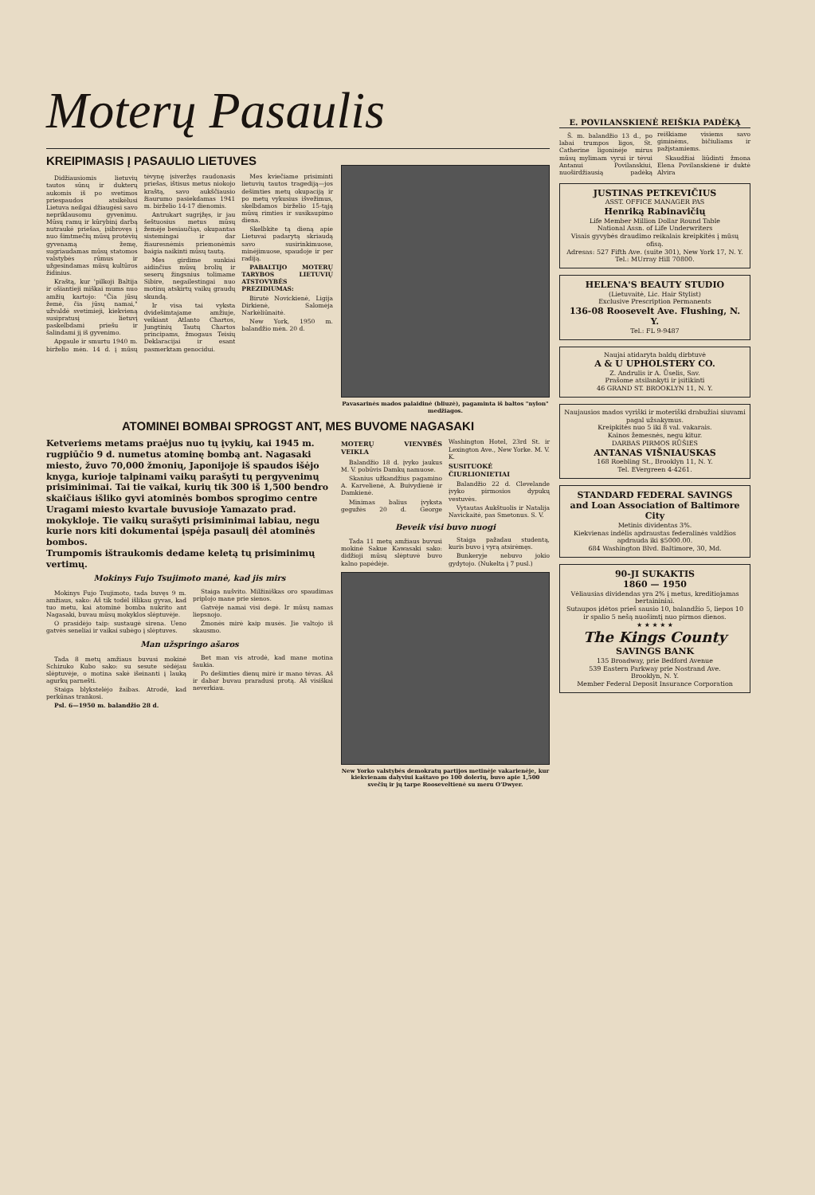Moterų Pasaulis
KREIPIMASIS Į PASAULIO LIETUVES
Didžiausiomis lietuvių tautos sūnų ir dukterų aukomis iš po svetimos priespaudos atsikėlusi Lietuva neilgai džiaugėsi savo nepriklausomu gyvenimu. Mūsų ramų ir kūrybinį darbą nutraukė priešas, įsibrovęs į nuo šimtmečių mūsų protėvių gyvenamą žemę, sugriaudamas mūsų statomos valstybės rūmus ir užgesindamas mūsų kultūros židinius.
Kraštą, kur 'pilkoji Baltija ir ošiantieji miškai mums nuo amžių kartojo: "Čia jūsų žemė, čia jūsų namai," užvaldė svetimieji, kiekvieną susipratusį lietuvį paskelbdami priešu ir šalindami jį iš gyvenimo.
Apgaule ir smurtu 1940 m. birželio mėn. 14 d. į mūsų tėvynę įsiveržęs raudonasis priešas, ištisus metus niokojo kraštą, savo aukščiausio žiaurumo pasiekdamas 1941 m. birželio 14-17 dienomis.
Antrukart sugrįžęs, ir jau šeštuosius metus mūsų žemėje besiaučiąs, okupantas sistemingai ir dar žiauresnėmis priemonėmis baigia naikinti mūsų tautą.
Mes girdime sunkiai aidinčius mūsų brolių ir seserų žingsnius tolimame Sibire, negailestingai nuo motinų atskirtų vaikų graudų skundą.
Ir visa tai vyksta dvidešimtajame amžiuje, veikiant Atlanto Chartos, Jungtinių Tautų Chartos principams, žmogaus Teisių Deklaracijai ir esant pasmerktam genocidui.
Mes kviečiame prisiminti lietuvių tautos tragediją—jos dešimties metų okupaciją ir po metų vykusius išvežimus, skelbdamos birželio 15-tąją mūsų rimties ir susikaupimo diena.
Skelbkite tą dieną apie Lietuvai padarytą skriaudą savo susirinkimuose, minėjimuose, spaudoje ir per radiją.
PABALTIJO MOTERŲ TARYBOS LIETUVIŲ ATSTOVYBĖS PREZIDIUMAS:
Birutė Novickienė, Ligija Dirkienė, Salomėja Narkėliūnaitė.
New York, 1950 m. balandžio mėn. 20 d.
Pavasarinės mados palaidinė (bliuzė), pagaminta iš baltos "nylon" medžiagos.
ATOMINEI BOMBAI SPROGST ANT, MES BUVOME NAGASAKI
Ketveriems metams praėjus nuo tų įvykių, kai 1945 m. rugpiūčio 9 d. numetus atominę bombą ant. Nagasaki miesto, žuvo 70,000 žmonių, Japonijoje iš spaudos išėjo knyga, kurioje talpinami vaikų parašyti tų pergyvenimų prisiminimai. Tai tie vaikai, kurių tik 300 iš 1,500 bendro skaičiaus išliko gyvi atominės bombos sprogimo centre Uragami miesto kvartale buvusioje Yamazato prad. mokykloje. Tie vaikų surašyti prisiminimai labiau, negu kurie nors kiti dokumentai įspėja pasaulį dėl atominės bombos.
Trumpomis ištraukomis dedame keletą tų prisiminimų vertimų.
Mokinys Fujo Tsujimoto manė, kad jis mirs
Mokinys Fujo Tsujimoto, tada buvęs 9 m. amžiaus, sako: Aš tik todėl išlikau gyvas, kad tuo metu, kai atominė bomba nukrito ant Nagasaki, buvau mūsų mokyklos slėptuvėje.
O prasidėjo taip: sustaugė sirena. Ueno gatvės seneliai ir vaikai subėgo į slėptuves.
Staiga nušvito. Milžiniškas oro spaudimas priplojo mane prie sienos.
Gatvėje namai visi degė. Ir mūsų namas liepsnojo.
Žmonės mirė kaip musės. Jie valtojo iš skausmo.
Man užspringo ašaros
Tada 8 metų amžiaus buvusi mokinė Schizuko Kubo sako: su sesute sėdėjau slėptuvėje, o motina sakė išeinanti į lauką agurkų parnešti.
Staiga blykstelėjo žaibas. Atrodė, kad perkūnas trankosi.
Bet man vis atrodė, kad mane motina šaukia.
Po dešimties dienų mirė ir mano tėvas. Aš ir dabar buvau praradusi protą. Aš visiškai neverkiau.
Psl. 6—1950 m. balandžio 28 d.
MOTERŲ VIENYBĖS VEIKLA
Balandžio 18 d. įvyko jaukus M. V. pobūvis Damkų namuose.
Skanius užkandžius pagamino A. Karvelienė, A. Buivydienė ir Damkienė.
Minimas balius įvyksta gegužės 20 d. George Washington Hotel, 23rd St. ir Lexington Ave., New Yorke. M. V. K.
SUSITUOKĖ ČIURLIONIETIAI
Balandžio 22 d. Clevelande įvyko pirmosios dypukų vestuvės.
Vytautas Aukštuolis ir Natalija Navickaitė, pas Smetonus. S. V.
Beveik visi buvo nuogi
Tada 11 metų amžiaus buvusi mokinė Sakue Kawasaki sako: didžioji mūsų slėptuvė buvo kalno papėdėje.
Staiga pažadau studentą, kuris buvo į vyrą atsirėmęs.
Bunkeryje nebuvo jokio gydytojo. (Nukelta į 7 pusl.)
New Yorko valstybės demokratų partijos metinėje vakarienėje, kur kiekvienam dalyviui kaštavo po 100 dolerių, buvo apie 1,500 svečių ir jų tarpe Rooseveltienė su meru O'Dwyer.
E. POVILANSKIENĖ REIŠKIA PADĖKĄ
Š. m. balandžio 13 d., po labai trumpos ligos, St. Catherine ligoninėje mirus mūsų mylimam vyrui ir tėvui Antanui Povilanskiui, nuoširdžiausią padėką reiškiame visiems savo giminėms, bičiuliams ir pažįstamiems.
Skaudžiai liūdinti žmona Elena Povilanskienė ir duktė Alvira
JUSTINAS PETKEVIČIUS
ASST. OFFICE MANAGER PAS
Henriką Rabinavičių
Life Member Million Dollar Round Table
National Assn. of Life Underwriters
Visais gyvybės draudimo reikalais kreipkitės į mūsų ofisą.
Adresas: 527 Fifth Ave. (suite 301), New York 17, N. Y. Tel.: MUrray Hill 70800.
HELENA'S BEAUTY STUDIO
(Lietuvaitė, Lic. Hair Stylist)
Exclusive Prescription Permanents
136-08 Roosevelt Ave. Flushing, N. Y.
Tel.: FL 9-9487
Naujai atidaryta baldų dirbtuvė
A & U UPHOLSTERY CO.
Z. Andrulis ir A. Ūselis, Sav.
Prašome atsilankyti ir įsitikinti
46 GRAND ST. BROOKLYN 11, N. Y.
Naujausios mados vyriški ir moteriški drabužiai siuvami pagal užsakymus.
Kreipkitės nuo 5 iki 8 val. vakarais.
Kainos žemesnės, negu kitur.
DARBAS PIRMOS RŪŠIES
ANTANAS VIŠNIAUSKAS
168 Roebling St., Brooklyn 11, N. Y.
Tel. EVergreen 4-4261.
STANDARD FEDERAL SAVINGS
and Loan Association of Baltimore City
Metinis dividentas 3%.
Kiekvienas indėlis apdraustas federalinės valdžios apdrauda iki $5000.00.
684 Washington Blvd. Baltimore, 30, Md.
90-JI SUKAKTIS
1860 — 1950
Vėliausias dividendas yra 2% į metus, kreditiojamas bertaininiai.
Sutaupos įdėtos prieš sausio 10, balandžio 5, liepos 10 ir spalio 5 nešą nuošimtį nuo pirmos dienos.
★ ★ ★ ★ ★
The Kings County
SAVINGS BANK
135 Broadway, prie Bedford Avenue
539 Eastern Parkway prie Nostrand Ave.
Brooklyn, N. Y.
Member Federal Deposit Insurance Corporation